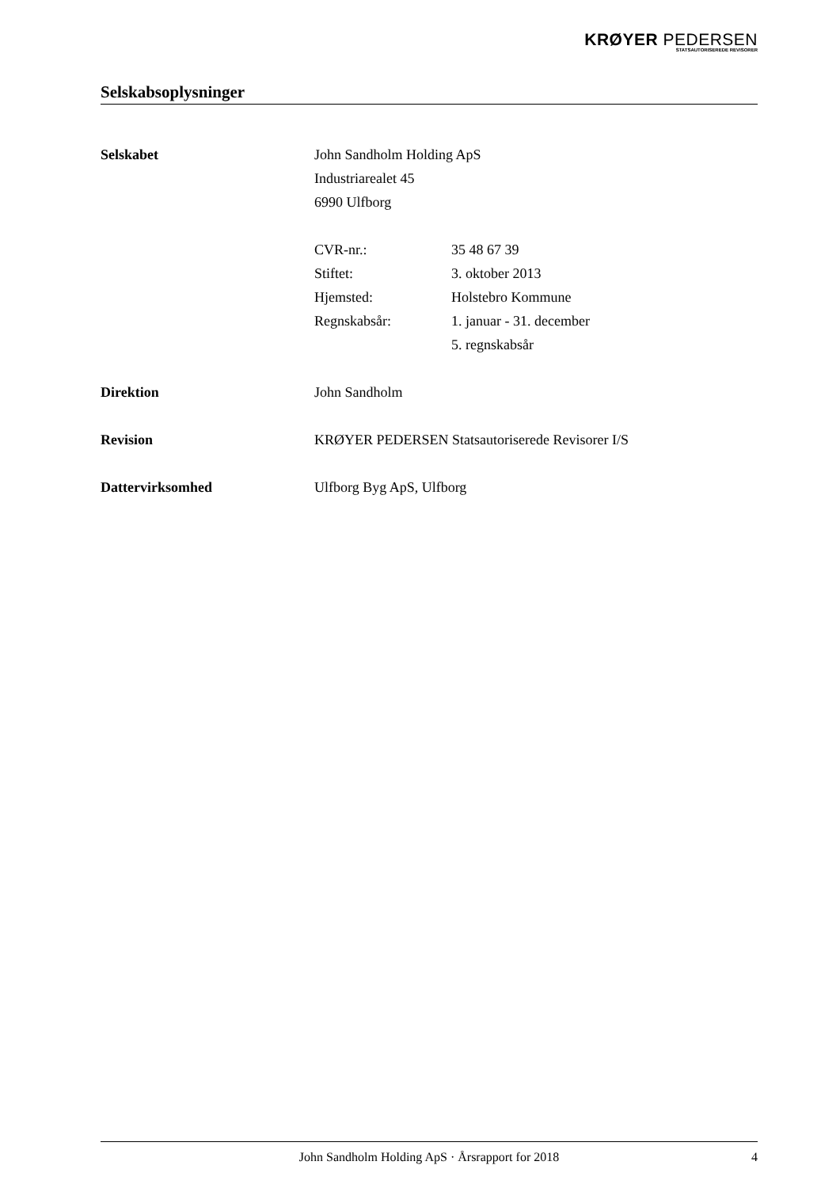KRØYER PEDERSEN
STATSAUTORISEREDE REVISORER
Selskabsoplysninger
| Selskabet | John Sandholm Holding ApS | |
| | Industriarealet 45 | |
| | 6990 Ulfborg | |
| | CVR-nr.: | 35 48 67 39 |
| | Stiftet: | 3. oktober 2013 |
| | Hjemsted: | Holstebro Kommune |
| | Regnskabsår: | 1. januar - 31. december |
| | | 5. regnskabsår |
| Direktion | John Sandholm | |
| Revision | KRØYER PEDERSEN Statsautoriserede Revisorer I/S | |
| Dattervirksomhed | Ulfborg Byg ApS, Ulfborg | |
John Sandholm Holding ApS · Årsrapport for 2018 4